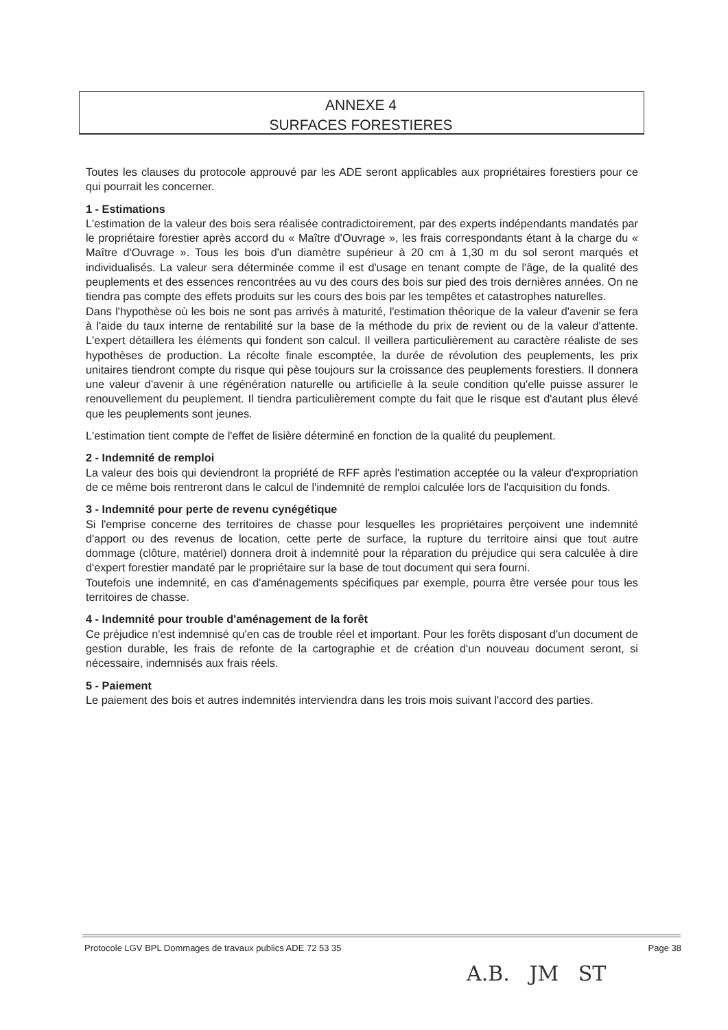ANNEXE 4
SURFACES FORESTIERES
Toutes les clauses du protocole approuvé par les ADE seront applicables aux propriétaires forestiers pour ce qui pourrait les concerner.
1 - Estimations
L'estimation de la valeur des bois sera réalisée contradictoirement, par des experts indépendants mandatés par le propriétaire forestier après accord du « Maître d'Ouvrage », les frais correspondants étant à la charge du « Maître d'Ouvrage ». Tous les bois d'un diamètre supérieur à 20 cm à 1,30 m du sol seront marqués et individualisés. La valeur sera déterminée comme il est d'usage en tenant compte de l'âge, de la qualité des peuplements et des essences rencontrées au vu des cours des bois sur pied des trois dernières années. On ne tiendra pas compte des effets produits sur les cours des bois par les tempêtes et catastrophes naturelles.
Dans l'hypothèse où les bois ne sont pas arrivés à maturité, l'estimation théorique de la valeur d'avenir se fera à l'aide du taux interne de rentabilité sur la base de la méthode du prix de revient ou de la valeur d'attente. L'expert détaillera les éléments qui fondent son calcul. Il veillera particulièrement au caractère réaliste de ses hypothèses de production. La récolte finale escomptée, la durée de révolution des peuplements, les prix unitaires tiendront compte du risque qui pèse toujours sur la croissance des peuplements forestiers. Il donnera une valeur d'avenir à une régénération naturelle ou artificielle à la seule condition qu'elle puisse assurer le renouvellement du peuplement. Il tiendra particulièrement compte du fait que le risque est d'autant plus élevé que les peuplements sont jeunes.
L'estimation tient compte de l'effet de lisière déterminé en fonction de la qualité du peuplement.
2 - Indemnité de remploi
La valeur des bois qui deviendront la propriété de RFF après l'estimation acceptée ou la valeur d'expropriation de ce même bois rentreront dans le calcul de l'indemnité de remploi calculée lors de l'acquisition du fonds.
3 - Indemnité pour perte de revenu cynégétique
Si l'emprise concerne des territoires de chasse pour lesquelles les propriétaires perçoivent une indemnité d'apport ou des revenus de location, cette perte de surface, la rupture du territoire ainsi que tout autre dommage (clôture, matériel) donnera droit à indemnité pour la réparation du préjudice qui sera calculée à dire d'expert forestier mandaté par le propriétaire sur la base de tout document qui sera fourni.
Toutefois une indemnité, en cas d'aménagements spécifiques par exemple, pourra être versée pour tous les territoires de chasse.
4 - Indemnité pour trouble d'aménagement de la forêt
Ce préjudice n'est indemnisé qu'en cas de trouble réel et important. Pour les forêts disposant d'un document de gestion durable, les frais de refonte de la cartographie et de création d'un nouveau document seront, si nécessaire, indemnisés aux frais réels.
5 - Paiement
Le paiement des bois et autres indemnités interviendra dans les trois mois suivant l'accord des parties.
Protocole LGV BPL Dommages de travaux publics ADE 72 53 35 Page 38
A.B. JM ST